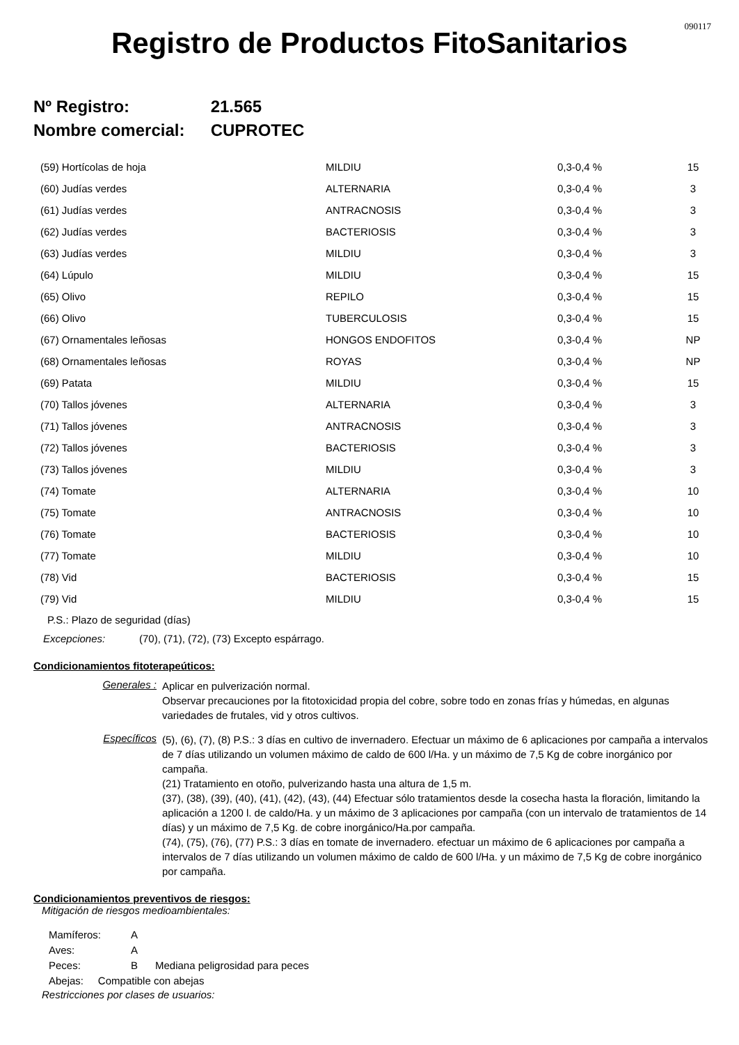090117
Registro de Productos FitoSanitarios
Nº Registro: 21.565
Nombre comercial: CUPROTEC
| (59) Hortícolas de hoja | MILDIU | 0,3-0,4 % | 15 |
| (60) Judías verdes | ALTERNARIA | 0,3-0,4 % | 3 |
| (61) Judías verdes | ANTRACNOSIS | 0,3-0,4 % | 3 |
| (62) Judías verdes | BACTERIOSIS | 0,3-0,4 % | 3 |
| (63) Judías verdes | MILDIU | 0,3-0,4 % | 3 |
| (64) Lúpulo | MILDIU | 0,3-0,4 % | 15 |
| (65) Olivo | REPILO | 0,3-0,4 % | 15 |
| (66) Olivo | TUBERCULOSIS | 0,3-0,4 % | 15 |
| (67) Ornamentales leñosas | HONGOS ENDOFITOS | 0,3-0,4 % | NP |
| (68) Ornamentales leñosas | ROYAS | 0,3-0,4 % | NP |
| (69) Patata | MILDIU | 0,3-0,4 % | 15 |
| (70) Tallos jóvenes | ALTERNARIA | 0,3-0,4 % | 3 |
| (71) Tallos jóvenes | ANTRACNOSIS | 0,3-0,4 % | 3 |
| (72) Tallos jóvenes | BACTERIOSIS | 0,3-0,4 % | 3 |
| (73) Tallos jóvenes | MILDIU | 0,3-0,4 % | 3 |
| (74) Tomate | ALTERNARIA | 0,3-0,4 % | 10 |
| (75) Tomate | ANTRACNOSIS | 0,3-0,4 % | 10 |
| (76) Tomate | BACTERIOSIS | 0,3-0,4 % | 10 |
| (77) Tomate | MILDIU | 0,3-0,4 % | 10 |
| (78) Vid | BACTERIOSIS | 0,3-0,4 % | 15 |
| (79) Vid | MILDIU | 0,3-0,4 % | 15 |
P.S.: Plazo de seguridad (días)
Excepciones: (70), (71), (72), (73) Excepto espárrago.
Condicionamientos fitoterapeúticos:
Generales :
Aplicar en pulverización normal.
Observar precauciones por la fitotoxicidad propia del cobre, sobre todo en zonas frías y húmedas, en algunas variedades de frutales, vid y otros cultivos.
Específicos
(5), (6), (7), (8) P.S.: 3 días en cultivo de invernadero. Efectuar un máximo de 6 aplicaciones por campaña a intervalos de 7 días utilizando un volumen máximo de caldo de 600 l/Ha. y un máximo de 7,5 Kg de cobre inorgánico por campaña.
(21) Tratamiento en otoño, pulverizando hasta una altura de 1,5 m.
(37), (38), (39), (40), (41), (42), (43), (44) Efectuar sólo tratamientos desde la cosecha hasta la floración, limitando la aplicación a 1200 l. de caldo/Ha. y un máximo de 3 aplicaciones por campaña (con un intervalo de tratamientos de 14 días) y un máximo de 7,5 Kg. de cobre inorgánico/Ha.por campaña.
(74), (75), (76), (77) P.S.: 3 días en tomate de invernadero. efectuar un máximo de 6 aplicaciones por campaña a intervalos de 7 días utilizando un volumen máximo de caldo de 600 l/Ha. y un máximo de 7,5 Kg de cobre inorgánico por campaña.
Condicionamientos preventivos de riesgos:
Mitigación de riesgos medioambientales:
Mamíferos: A
Aves: A
Peces: B Mediana peligrosidad para peces
Abejas: Compatible con abejas
Restricciones por clases de usuarios: